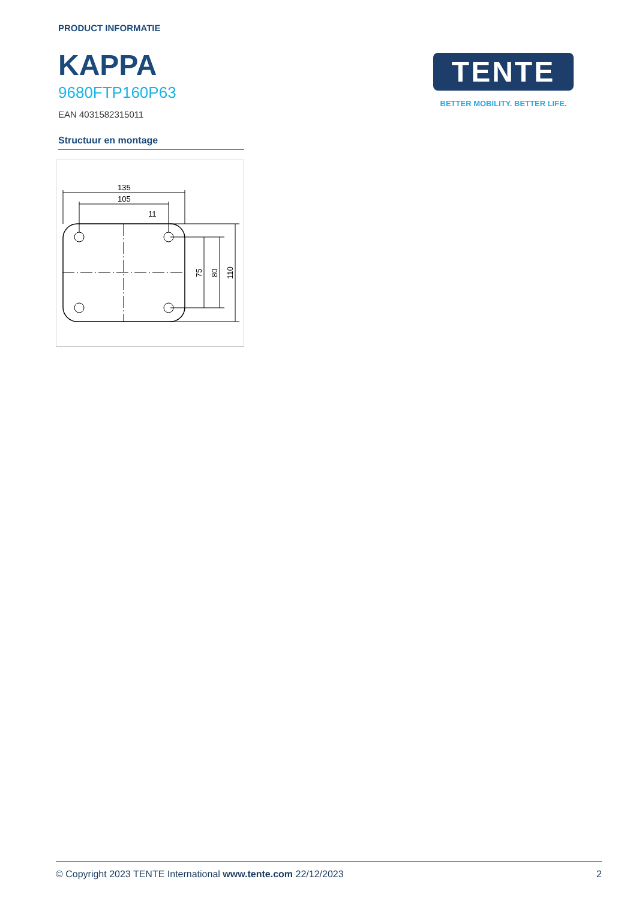PRODUCT INFORMATIE
KAPPA
9680FTP160P63
EAN 4031582315011
Structuur en montage
135
105
11
75
80
110
TENTE
BETTER MOBILITY. BETTER LIFE.
© Copyright 2023 TENTE International www.tente.com 22/12/2023 2